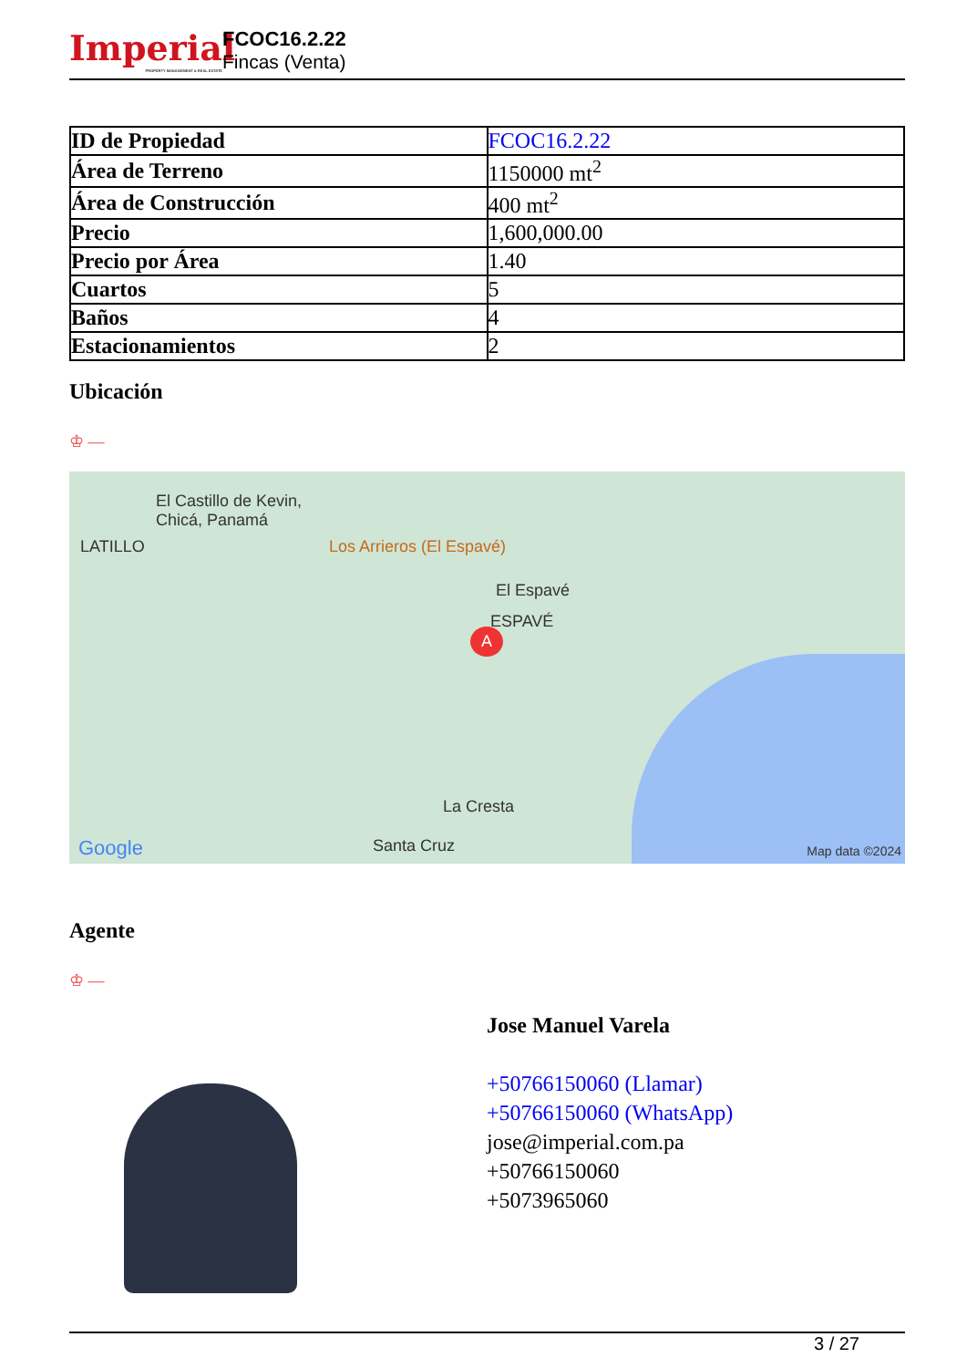Imperial
PROPERTY MANAGEMENT & REAL ESTATE
FCOC16.2.22
Fincas (Venta)
| ID de Propiedad | FCOC16.2.22 |
| Área de Terreno | 1150000 mt<sup>2</sup> |
| Área de Construcción | 400 mt<sup>2</sup> |
| Precio | 1,600,000.00 |
| Precio por Área | 1.40 |
| Cuartos | 5 |
| Baños | 4 |
| Estacionamientos | 2 |
Ubicación
♔ —
El Castillo de Kevin,
Chicá, Panamá
LATILLO Los Arrieros (El Espavé)
El Espavé
ESPAVÉ
A
La Cresta
Google Santa Cruz Map data ©2024
Agente
♔ —
Jose Manuel Varela
+50766150060 (Llamar)
+50766150060 (WhatsApp)
jose@imperial.com.pa
+50766150060
+5073965060
3 / 27